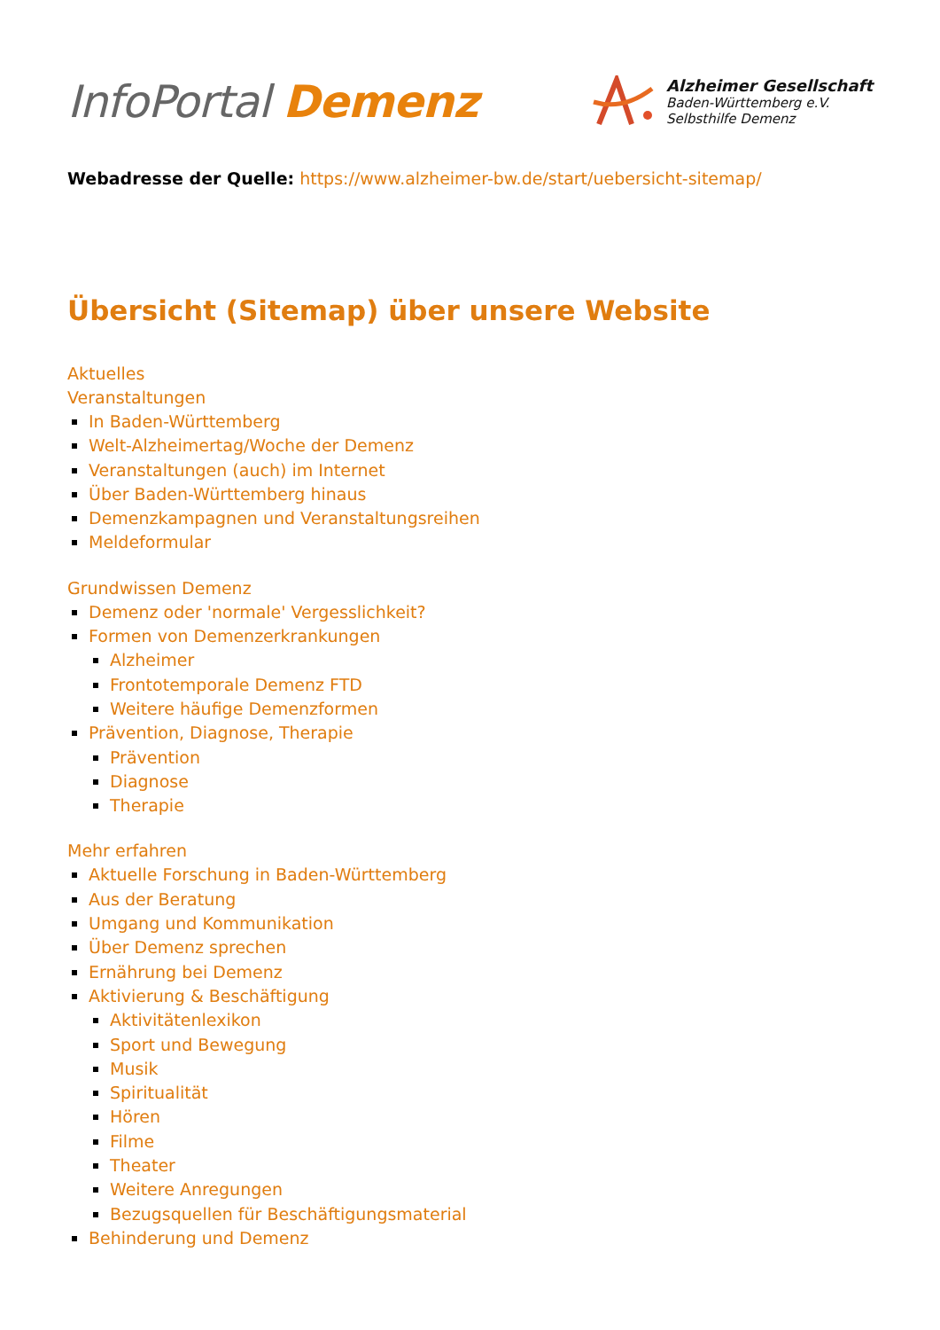InfoPortal Demenz
Alzheimer Gesellschaft
Baden-Württemberg e.V.
Selbsthilfe Demenz
Webadresse der Quelle: https://www.alzheimer-bw.de/start/uebersicht-sitemap/
Übersicht (Sitemap) über unsere Website
Aktuelles
Veranstaltungen
In Baden-Württemberg
Welt-Alzheimertag/Woche der Demenz
Veranstaltungen (auch) im Internet
Über Baden-Württemberg hinaus
Demenzkampagnen und Veranstaltungsreihen
Meldeformular
Grundwissen Demenz
Demenz oder 'normale' Vergesslichkeit?
Formen von Demenzerkrankungen
Alzheimer
Frontotemporale Demenz FTD
Weitere häufige Demenzformen
Prävention, Diagnose, Therapie
Prävention
Diagnose
Therapie
Mehr erfahren
Aktuelle Forschung in Baden-Württemberg
Aus der Beratung
Umgang und Kommunikation
Über Demenz sprechen
Ernährung bei Demenz
Aktivierung & Beschäftigung
Aktivitätenlexikon
Sport und Bewegung
Musik
Spiritualität
Hören
Filme
Theater
Weitere Anregungen
Bezugsquellen für Beschäftigungsmaterial
Behinderung und Demenz